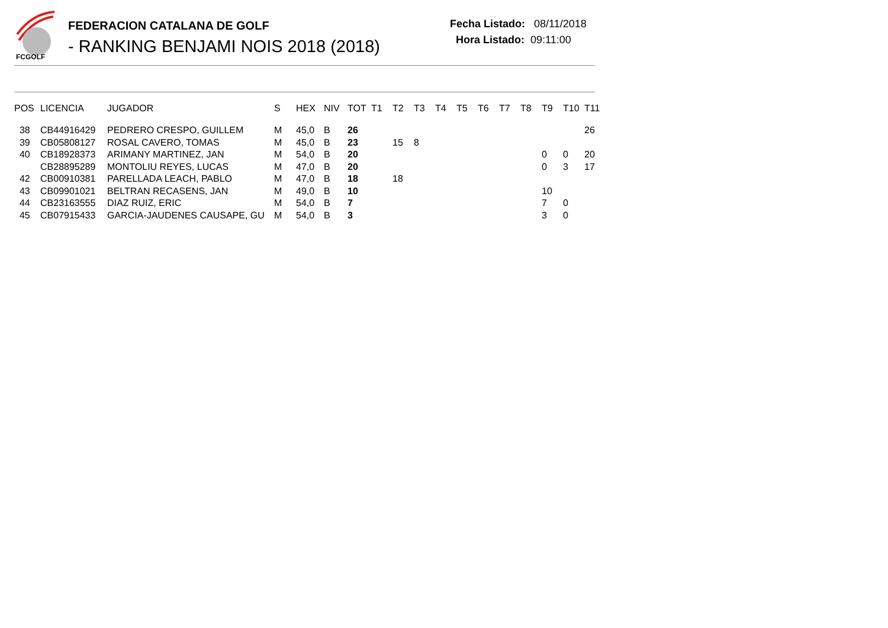FCGOLF
FEDERACION CATALANA DE GOLF
- RANKING BENJAMI NOIS 2018 (2018)
Fecha Listado: 08/11/2018
Hora Listado: 09:11:00
| POS | LICENCIA | JUGADOR | S | HEX | NIV | TOT | T1 | T2 | T3 | T4 | T5 | T6 | T7 | T8 | T9 | T10 | T11 |
| --- | --- | --- | --- | --- | --- | --- | --- | --- | --- | --- | --- | --- | --- | --- | --- | --- | --- |
| 38 | CB44916429 | PEDRERO CRESPO, GUILLEM | M | 45,0 | B | 26 | | | | | | | | | | | 26 |
| 39 | CB05808127 | ROSAL CAVERO, TOMAS | M | 45,0 | B | 23 | | 15 | 8 | | | | | | | | |
| 40 | CB18928373 | ARIMANY MARTINEZ, JAN | M | 54,0 | B | 20 | | | | | | | | | 0 | 0 | 20 |
| | CB28895289 | MONTOLIU REYES, LUCAS | M | 47,0 | B | 20 | | | | | | | | | 0 | 3 | 17 |
| 42 | CB00910381 | PARELLADA LEACH, PABLO | M | 47,0 | B | 18 | | 18 | | | | | | | | | |
| 43 | CB09901021 | BELTRAN RECASENS, JAN | M | 49,0 | B | 10 | | | | | | | | | 10 | | |
| 44 | CB23163555 | DIAZ RUIZ, ERIC | M | 54,0 | B | 7 | | | | | | | | | 7 | 0 | |
| 45 | CB07915433 | GARCIA-JAUDENES CAUSAPE, GU | M | 54,0 | B | 3 | | | | | | | | | 3 | 0 | |